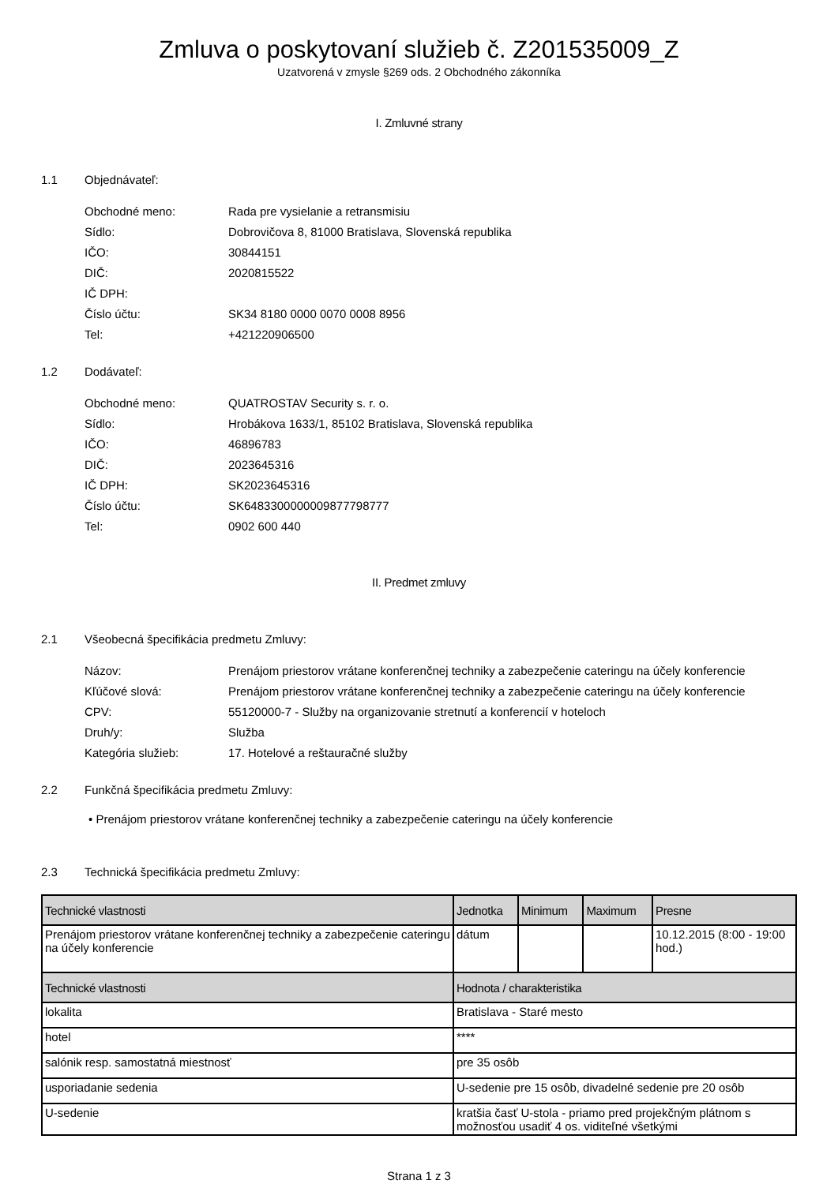Zmluva o poskytovaní služieb č. Z201535009_Z
Uzatvorená v zmysle §269 ods. 2 Obchodného zákonníka
I. Zmluvné strany
1.1 Objednávateľ:
| Obchodné meno: | Rada pre vysielanie a retransmisiu |
| Sídlo: | Dobrovičova 8, 81000 Bratislava, Slovenská republika |
| IČO: | 30844151 |
| DIČ: | 2020815522 |
| IČ DPH: | |
| Číslo účtu: | SK34 8180 0000 0070 0008 8956 |
| Tel: | +421220906500 |
1.2 Dodávateľ:
| Obchodné meno: | QUATROSTAV Security s. r. o. |
| Sídlo: | Hrobákova 1633/1, 85102 Bratislava, Slovenská republika |
| IČO: | 46896783 |
| DIČ: | 2023645316 |
| IČ DPH: | SK2023645316 |
| Číslo účtu: | SK6483300000009877798777 |
| Tel: | 0902 600 440 |
II. Predmet zmluvy
2.1 Všeobecná špecifikácia predmetu Zmluvy:
| Názov: | Prenájom priestorov vrátane konferenčnej techniky a zabezpečenie cateringu na účely konferencie |
| Kľúčové slová: | Prenájom priestorov vrátane konferenčnej techniky a zabezpečenie cateringu na účely konferencie |
| CPV: | 55120000-7 - Služby na organizovanie stretnutí a konferencií v hoteloch |
| Druh/y: | Služba |
| Kategória služieb: | 17. Hotelové a reštauračné služby |
2.2 Funkčná špecifikácia predmetu Zmluvy:
• Prenájom priestorov vrátane konferenčnej techniky a zabezpečenie cateringu na účely konferencie
2.3 Technická špecifikácia predmetu Zmluvy:
| Technické vlastnosti | Jednotka | Minimum | Maximum | Presne |
| --- | --- | --- | --- | --- |
| Prenájom priestorov vrátane konferenčnej techniky a zabezpečenie cateringu na účely konferencie | dátum | | | 10.12.2015 (8:00 - 19:00 hod.) |
| Technické vlastnosti | Hodnota / charakteristika | | | |
| lokalita | Bratislava - Staré mesto | | | |
| hotel | **** | | | |
| salónik resp. samostatná miestnosť | pre 35 osôb | | | |
| usporiadanie sedenia | U-sedenie pre 15 osôb, divadelné sedenie pre 20 osôb | | | |
| U-sedenie | kratšia časť U-stola - priamo pred projekčným plátnom s možnosťou usadiť 4 os. viditeľné všetkými | | | |
Strana 1 z 3